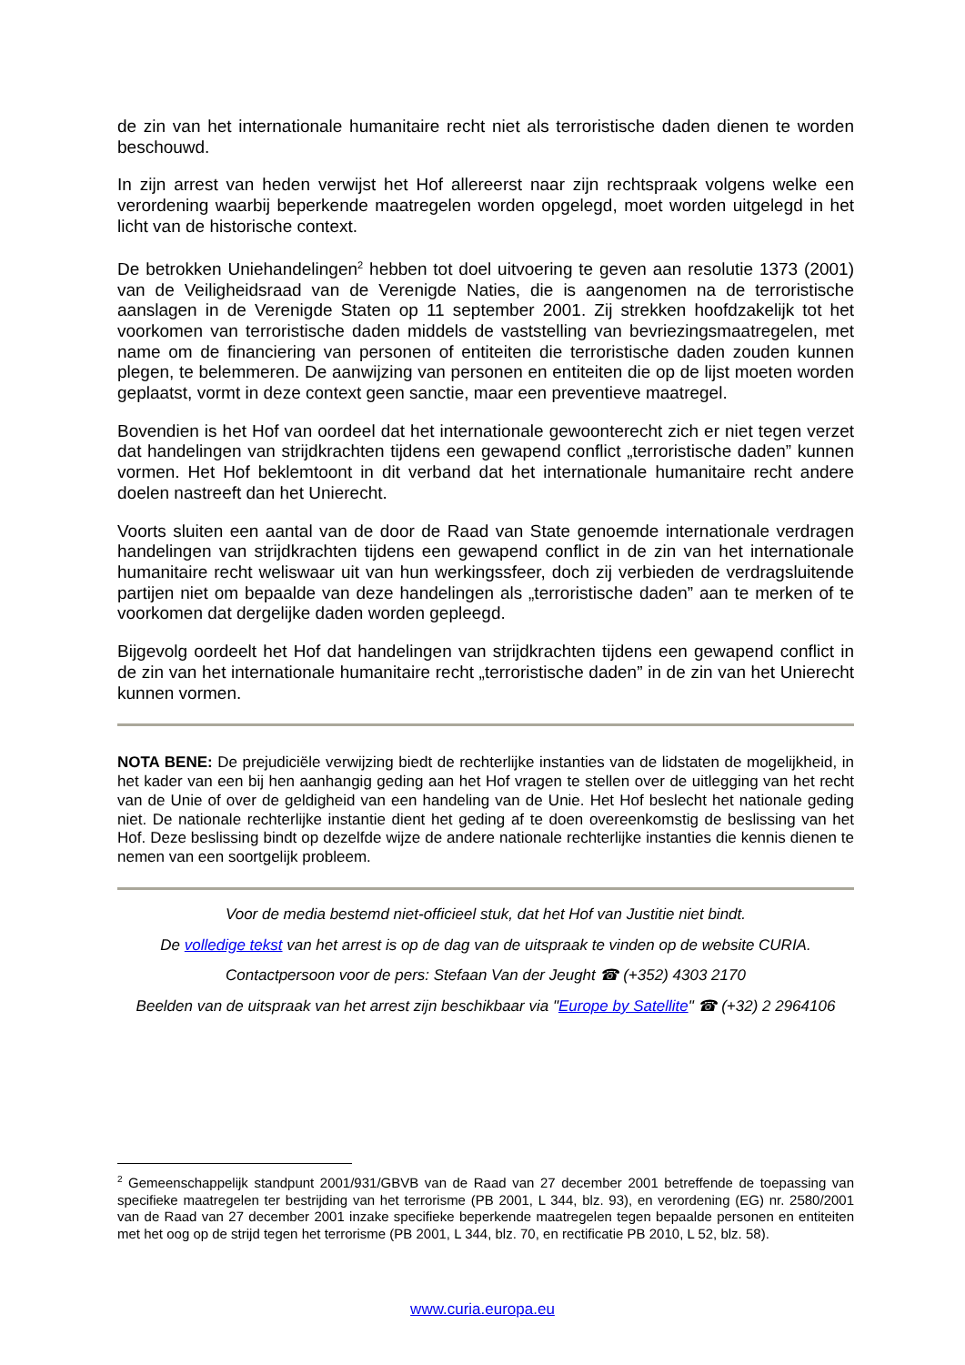de zin van het internationale humanitaire recht niet als terroristische daden dienen te worden beschouwd.
In zijn arrest van heden verwijst het Hof allereerst naar zijn rechtspraak volgens welke een verordening waarbij beperkende maatregelen worden opgelegd, moet worden uitgelegd in het licht van de historische context.
De betrokken Uniehandelingen<sup>2</sup> hebben tot doel uitvoering te geven aan resolutie 1373 (2001) van de Veiligheidsraad van de Verenigde Naties, die is aangenomen na de terroristische aanslagen in de Verenigde Staten op 11 september 2001. Zij strekken hoofdzakelijk tot het voorkomen van terroristische daden middels de vaststelling van bevriezingsmaatregelen, met name om de financiering van personen of entiteiten die terroristische daden zouden kunnen plegen, te belemmeren. De aanwijzing van personen en entiteiten die op de lijst moeten worden geplaatst, vormt in deze context geen sanctie, maar een preventieve maatregel.
Bovendien is het Hof van oordeel dat het internationale gewoonterecht zich er niet tegen verzet dat handelingen van strijdkrachten tijdens een gewapend conflict „terroristische daden” kunnen vormen. Het Hof beklemtoont in dit verband dat het internationale humanitaire recht andere doelen nastreeft dan het Unierecht.
Voorts sluiten een aantal van de door de Raad van State genoemde internationale verdragen handelingen van strijdkrachten tijdens een gewapend conflict in de zin van het internationale humanitaire recht weliswaar uit van hun werkingssfeer, doch zij verbieden de verdragsluitende partijen niet om bepaalde van deze handelingen als „terroristische daden” aan te merken of te voorkomen dat dergelijke daden worden gepleegd.
Bijgevolg oordeelt het Hof dat handelingen van strijdkrachten tijdens een gewapend conflict in de zin van het internationale humanitaire recht „terroristische daden” in de zin van het Unierecht kunnen vormen.
NOTA BENE: De prejudiciële verwijzing biedt de rechterlijke instanties van de lidstaten de mogelijkheid, in het kader van een bij hen aanhangig geding aan het Hof vragen te stellen over de uitlegging van het recht van de Unie of over de geldigheid van een handeling van de Unie. Het Hof beslecht het nationale geding niet. De nationale rechterlijke instantie dient het geding af te doen overeenkomstig de beslissing van het Hof. Deze beslissing bindt op dezelfde wijze de andere nationale rechterlijke instanties die kennis dienen te nemen van een soortgelijk probleem.
Voor de media bestemd niet-officieel stuk, dat het Hof van Justitie niet bindt.
De volledige tekst van het arrest is op de dag van de uitspraak te vinden op de website CURIA.
Contactpersoon voor de pers: Stefaan Van der Jeught ☎ (+352) 4303 2170
Beelden van de uitspraak van het arrest zijn beschikbaar via "Europe by Satellite" ☎ (+32) 2 2964106
<sup>2</sup> Gemeenschappelijk standpunt 2001/931/GBVB van de Raad van 27 december 2001 betreffende de toepassing van specifieke maatregelen ter bestrijding van het terrorisme (PB 2001, L 344, blz. 93), en verordening (EG) nr. 2580/2001 van de Raad van 27 december 2001 inzake specifieke beperkende maatregelen tegen bepaalde personen en entiteiten met het oog op de strijd tegen het terrorisme (PB 2001, L 344, blz. 70, en rectificatie PB 2010, L 52, blz. 58).
www.curia.europa.eu